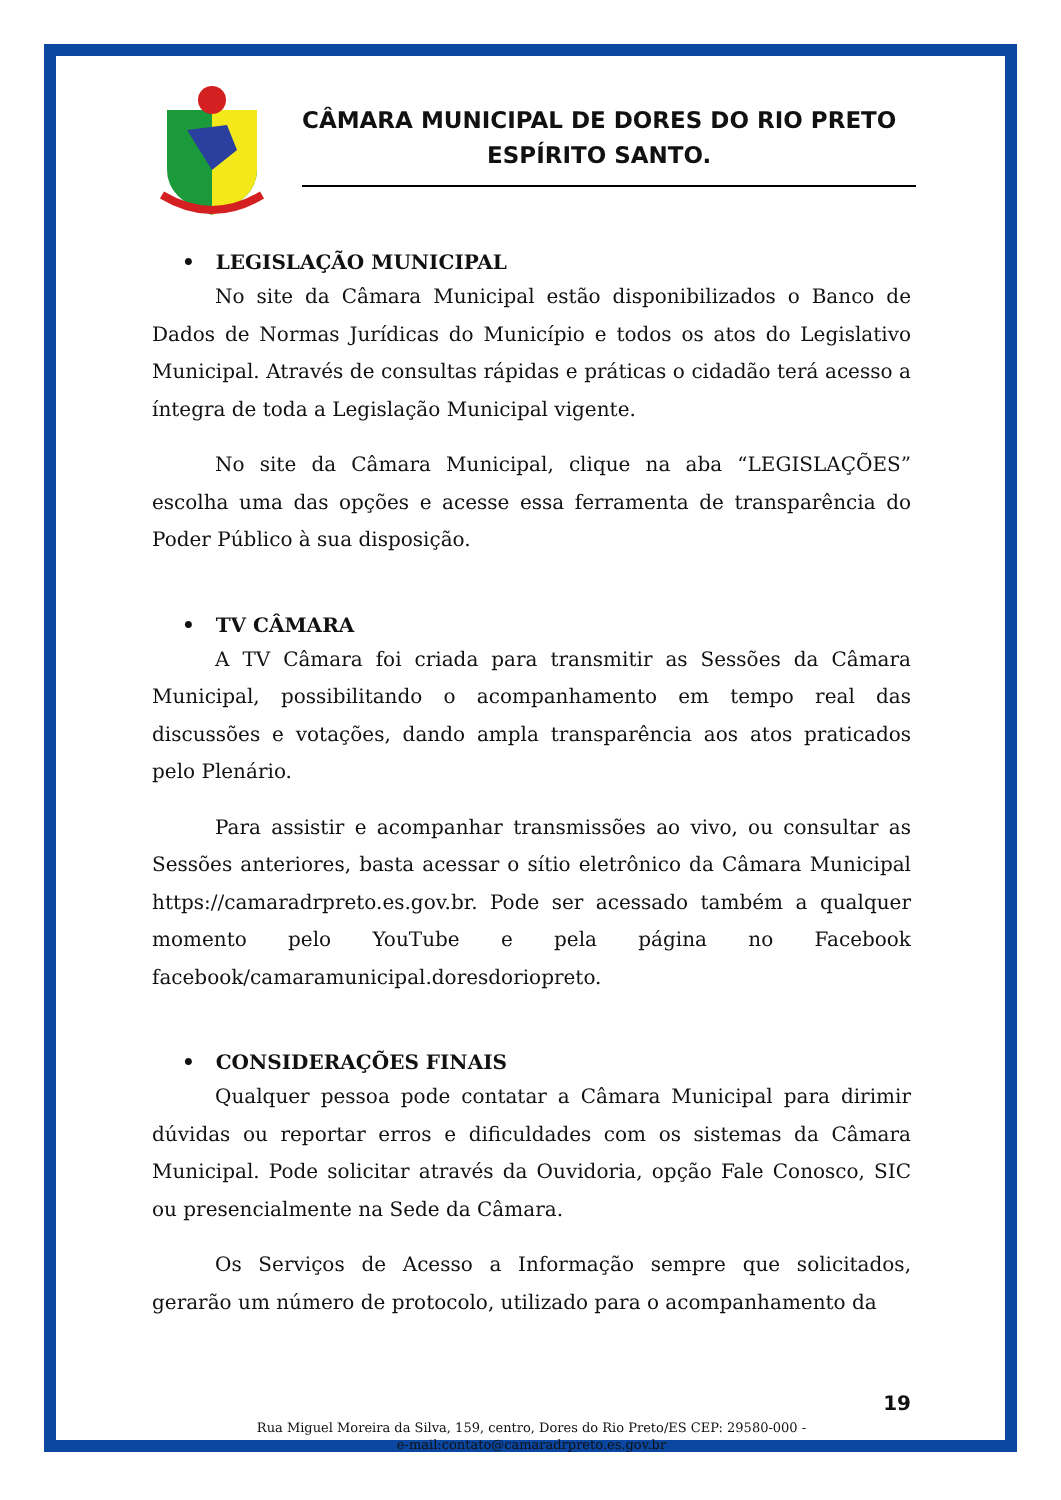CÂMARA MUNICIPAL DE DORES DO RIO PRETO
ESPÍRITO SANTO.
• LEGISLAÇÃO MUNICIPAL
No site da Câmara Municipal estão disponibilizados o Banco de Dados de Normas Jurídicas do Município e todos os atos do Legislativo Municipal. Através de consultas rápidas e práticas o cidadão terá acesso a íntegra de toda a Legislação Municipal vigente.
No site da Câmara Municipal, clique na aba “LEGISLAÇÕES” escolha uma das opções e acesse essa ferramenta de transparência do Poder Público à sua disposição.
• TV CÂMARA
A TV Câmara foi criada para transmitir as Sessões da Câmara Municipal, possibilitando o acompanhamento em tempo real das discussões e votações, dando ampla transparência aos atos praticados pelo Plenário.
Para assistir e acompanhar transmissões ao vivo, ou consultar as Sessões anteriores, basta acessar o sítio eletrônico da Câmara Municipal https://camaradrpreto.es.gov.br. Pode ser acessado também a qualquer momento pelo YouTube e pela página no Facebook facebook/camaramunicipal.doresdoriopreto.
• CONSIDERAÇÕES FINAIS
Qualquer pessoa pode contatar a Câmara Municipal para dirimir dúvidas ou reportar erros e dificuldades com os sistemas da Câmara Municipal. Pode solicitar através da Ouvidoria, opção Fale Conosco, SIC ou presencialmente na Sede da Câmara.
Os Serviços de Acesso a Informação sempre que solicitados, gerarão um número de protocolo, utilizado para o acompanhamento da
19
Rua Miguel Moreira da Silva, 159, centro, Dores do Rio Preto/ES CEP: 29580-000 -
e-mail:contato@camaradrpreto.es.gov.br